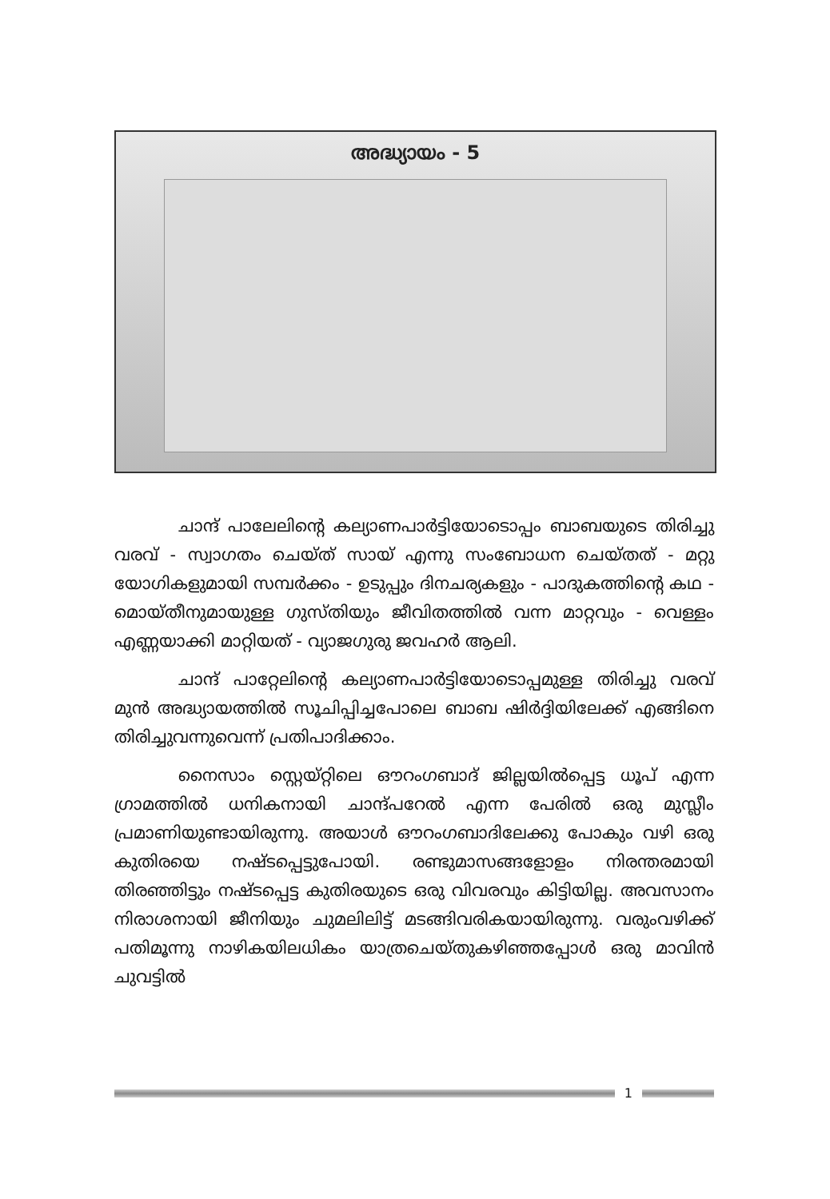അദ്ധ്യായം - 5
ചാന്ദ് പാലേലിന്റെ കല്യാണപാർട്ടിയോടൊപ്പം ബാബയുടെ തിരിച്ചു വരവ് - സ്വാഗതം ചെയ്ത് സായ് എന്നു സംബോധന ചെയ്തത് - മറ്റു യോഗികളുമായി സമ്പർക്കം - ഉടുപ്പും ദിനചര്യകളും - പാദുകത്തിന്റെ കഥ - മൊയ്തീനുമായുള്ള ഗുസ്തിയും ജീവിതത്തിൽ വന്ന മാറ്റവും - വെള്ളം എണ്ണയാക്കി മാറ്റിയത് - വ്യാജഗുരു ജവഹർ ആലി.
ചാന്ദ് പാറ്റേലിന്റെ കല്യാണപാർട്ടിയോടൊപ്പമുള്ള തിരിച്ചു വരവ് മുൻ അദ്ധ്യായത്തിൽ സൂചിപ്പിച്ചപോലെ ബാബ ഷിർദ്ദിയിലേക്ക് എങ്ങിനെ തിരിച്ചുവന്നുവെന്ന് പ്രതിപാദിക്കാം.
നൈസാം സ്റ്റെയ്റ്റിലെ ഔറംഗബാദ് ജില്ലയിൽപ്പെട്ട ധൂപ് എന്ന ഗ്രാമത്തിൽ ധനികനായി ചാന്ദ്പറേൽ എന്ന പേരിൽ ഒരു മുസ്ലീം പ്രമാണിയുണ്ടായിരുന്നു. അയാൾ ഔറംഗബാദിലേക്കു പോകും വഴി ഒരു കുതിരയെ നഷ്ടപ്പെട്ടുപോയി. രണ്ടുമാസങ്ങളോളം നിരന്തരമായി തിരഞ്ഞിട്ടും നഷ്ടപ്പെട്ട കുതിരയുടെ ഒരു വിവരവും കിട്ടിയില്ല. അവസാനം നിരാശനായി ജീനിയും ചുമലിലിട്ട് മടങ്ങിവരികയായിരുന്നു. വരുംവഴിക്ക് പതിമൂന്നു നാഴികയിലധികം യാത്രചെയ്തുകഴിഞ്ഞപ്പോൾ ഒരു മാവിൻ ചുവട്ടിൽ
1